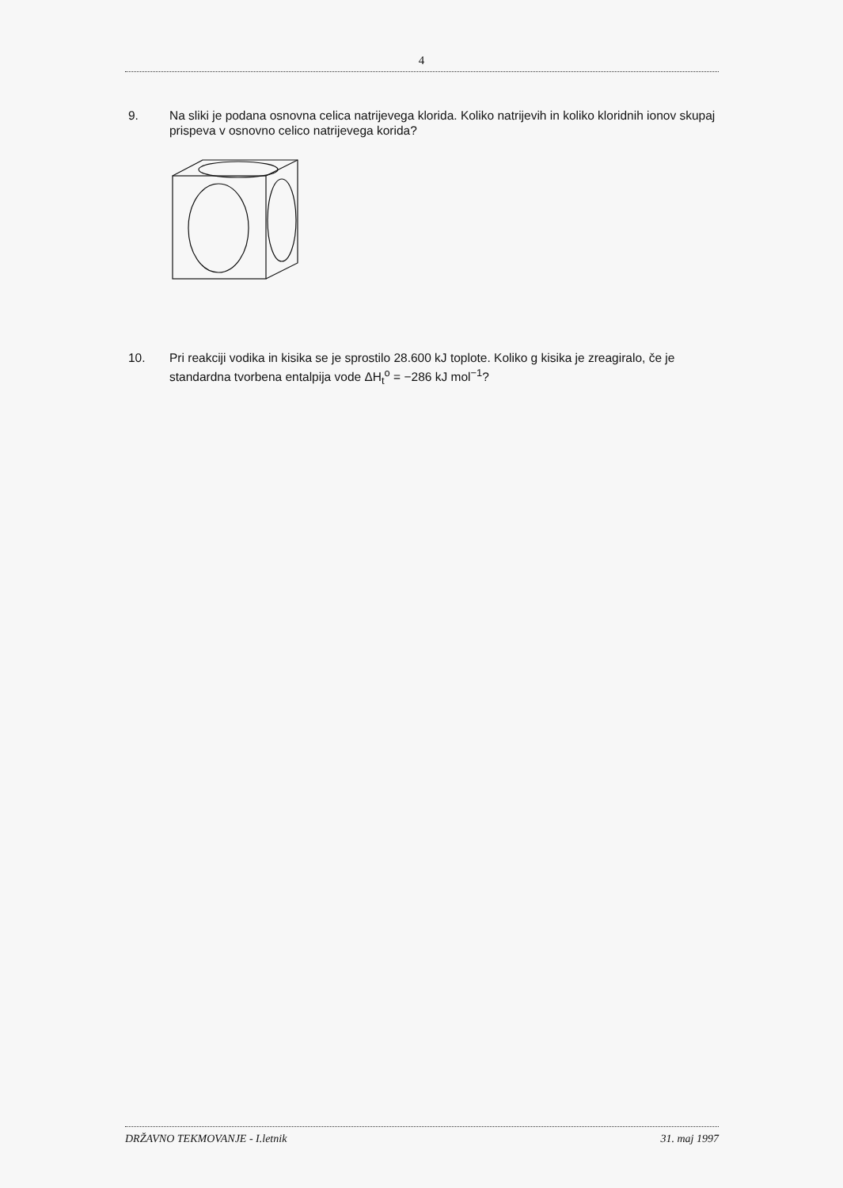4
9. Na sliki je podana osnovna celica natrijevega klorida. Koliko natrijevih in koliko kloridnih ionov skupaj prispeva v osnovno celico natrijevega korida?
10. Pri reakciji vodika in kisika se je sprostilo 28.600 kJ toplote. Koliko g kisika je zreagiralo, če je standardna tvorbena entalpija vode ΔH<sub>t</sub><sup>o</sup> = −286 kJ mol<sup>−1</sup>?
DRŽAVNO TEKMOVANJE - I.letnik 31. maj 1997